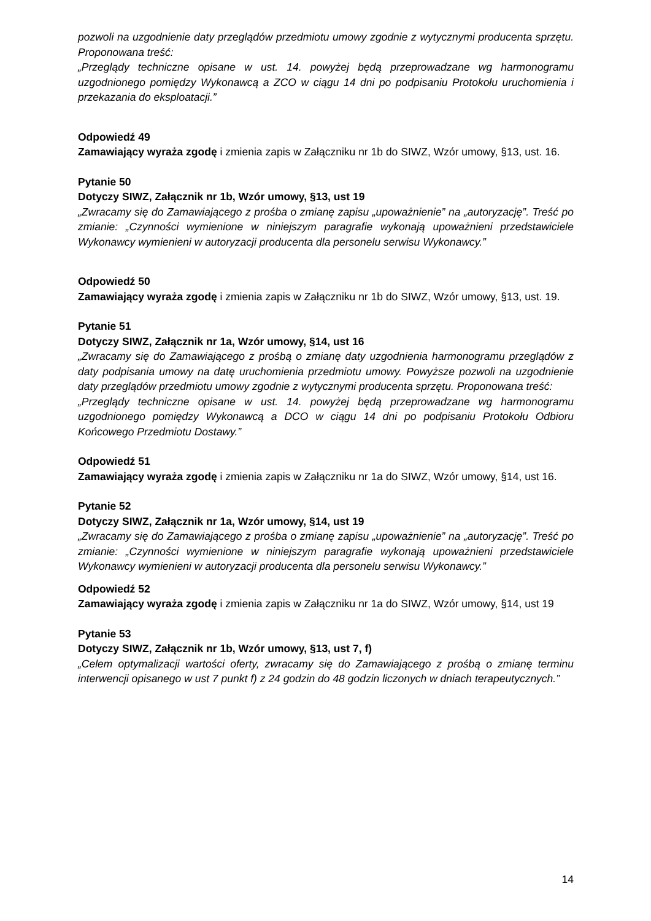pozwoli na uzgodnienie daty przeglądów przedmiotu umowy zgodnie z wytycznymi producenta sprzętu. Proponowana treść:
„Przeglądy techniczne opisane w ust. 14. powyżej będą przeprowadzane wg harmonogramu uzgodnionego pomiędzy Wykonawcą a ZCO w ciągu 14 dni po podpisaniu Protokołu uruchomienia i przekazania do eksploatacji.”
Odpowiedź 49
Zamawiający wyraża zgodę i zmienia zapis w Załączniku nr 1b do SIWZ, Wzór umowy, §13, ust. 16.
Pytanie 50
Dotyczy SIWZ, Załącznik nr 1b, Wzór umowy, §13, ust 19
„Zwracamy się do Zamawiającego z prośba o zmianę zapisu „upoważnienie” na „autoryzację”. Treść po zmianie: „Czynności wymienione w niniejszym paragrafie wykonają upoważnieni przedstawiciele Wykonawcy wymienieni w autoryzacji producenta dla personelu serwisu Wykonawcy.”
Odpowiedź 50
Zamawiający wyraża zgodę i zmienia zapis w Załączniku nr 1b do SIWZ, Wzór umowy, §13, ust. 19.
Pytanie 51
Dotyczy SIWZ, Załącznik nr 1a, Wzór umowy, §14, ust 16
„Zwracamy się do Zamawiającego z prośbą o zmianę daty uzgodnienia harmonogramu przeglądów z daty podpisania umowy na datę uruchomienia przedmiotu umowy. Powyższe pozwoli na uzgodnienie daty przeglądów przedmiotu umowy zgodnie z wytycznymi producenta sprzętu. Proponowana treść:
„Przeglądy techniczne opisane w ust. 14. powyżej będą przeprowadzane wg harmonogramu uzgodnionego pomiędzy Wykonawcą a DCO w ciągu 14 dni po podpisaniu Protokołu Odbioru Końcowego Przedmiotu Dostawy.”
Odpowiedź 51
Zamawiający wyraża zgodę i zmienia zapis w Załączniku nr 1a do SIWZ, Wzór umowy, §14, ust 16.
Pytanie 52
Dotyczy SIWZ, Załącznik nr 1a, Wzór umowy, §14, ust 19
„Zwracamy się do Zamawiającego z prośba o zmianę zapisu „upoważnienie” na „autoryzację”. Treść po zmianie: „Czynności wymienione w niniejszym paragrafie wykonają upoważnieni przedstawiciele Wykonawcy wymienieni w autoryzacji producenta dla personelu serwisu Wykonawcy.”
Odpowiedź 52
Zamawiający wyraża zgodę i zmienia zapis w Załączniku nr 1a do SIWZ, Wzór umowy, §14, ust 19
Pytanie 53
Dotyczy SIWZ, Załącznik nr 1b, Wzór umowy, §13, ust 7, f)
„Celem optymalizacji wartości oferty, zwracamy się do Zamawiającego z prośbą o zmianę terminu interwencji opisanego w ust 7 punkt f) z 24 godzin do 48 godzin liczonych w dniach terapeutycznych.”
14